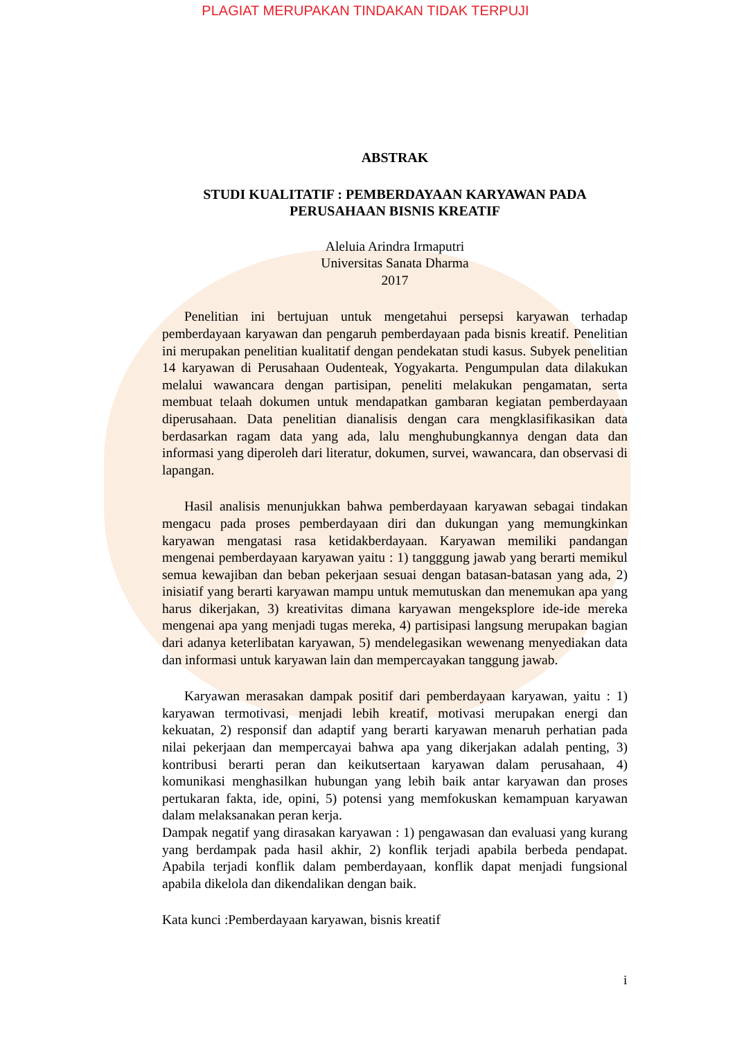PLAGIAT MERUPAKAN TINDAKAN TIDAK TERPUJI
ABSTRAK
STUDI KUALITATIF : PEMBERDAYAAN KARYAWAN PADA
PERUSAHAAN BISNIS KREATIF
Aleluia Arindra Irmaputri
Universitas Sanata Dharma
2017
Penelitian ini bertujuan untuk mengetahui persepsi karyawan terhadap pemberdayaan karyawan dan pengaruh pemberdayaan pada bisnis kreatif. Penelitian ini merupakan penelitian kualitatif dengan pendekatan studi kasus. Subyek penelitian 14 karyawan di Perusahaan Oudenteak, Yogyakarta. Pengumpulan data dilakukan melalui wawancara dengan partisipan, peneliti melakukan pengamatan, serta membuat telaah dokumen untuk mendapatkan gambaran kegiatan pemberdayaan diperusahaan. Data penelitian dianalisis dengan cara mengklasifikasikan data berdasarkan ragam data yang ada, lalu menghubungkannya dengan data dan informasi yang diperoleh dari literatur, dokumen, survei, wawancara, dan observasi di lapangan.
Hasil analisis menunjukkan bahwa pemberdayaan karyawan sebagai tindakan mengacu pada proses pemberdayaan diri dan dukungan yang memungkinkan karyawan mengatasi rasa ketidakberdayaan. Karyawan memiliki pandangan mengenai pemberdayaan karyawan yaitu : 1) tangggung jawab yang berarti memikul semua kewajiban dan beban pekerjaan sesuai dengan batasan-batasan yang ada, 2) inisiatif yang berarti karyawan mampu untuk memutuskan dan menemukan apa yang harus dikerjakan, 3) kreativitas dimana karyawan mengeksplore ide-ide mereka mengenai apa yang menjadi tugas mereka, 4) partisipasi langsung merupakan bagian dari adanya keterlibatan karyawan, 5) mendelegasikan wewenang menyediakan data dan informasi untuk karyawan lain dan mempercayakan tanggung jawab.
Karyawan merasakan dampak positif dari pemberdayaan karyawan, yaitu : 1) karyawan termotivasi, menjadi lebih kreatif, motivasi merupakan energi dan kekuatan, 2) responsif dan adaptif yang berarti karyawan menaruh perhatian pada nilai pekerjaan dan mempercayai bahwa apa yang dikerjakan adalah penting, 3) kontribusi berarti peran dan keikutsertaan karyawan dalam perusahaan, 4) komunikasi menghasilkan hubungan yang lebih baik antar karyawan dan proses pertukaran fakta, ide, opini, 5) potensi yang memfokuskan kemampuan karyawan dalam melaksanakan peran kerja.
Dampak negatif yang dirasakan karyawan : 1) pengawasan dan evaluasi yang kurang yang berdampak pada hasil akhir, 2) konflik terjadi apabila berbeda pendapat. Apabila terjadi konflik dalam pemberdayaan, konflik dapat menjadi fungsional apabila dikelola dan dikendalikan dengan baik.
Kata kunci :Pemberdayaan karyawan, bisnis kreatif
i